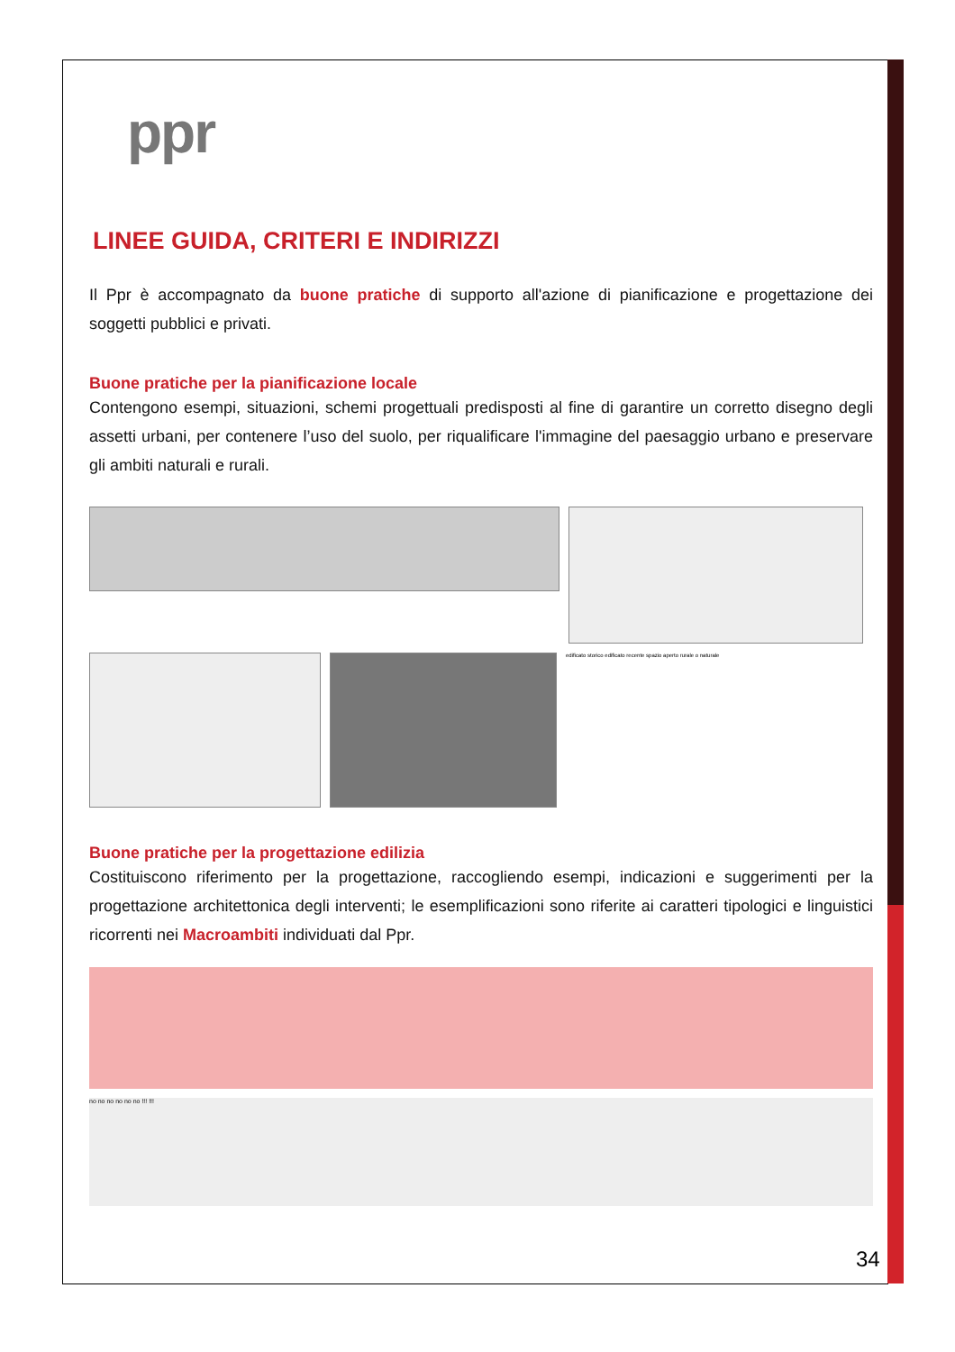ppr
LINEE GUIDA, CRITERI E INDIRIZZI
Il Ppr è accompagnato da buone pratiche di supporto all'azione di pianificazione e progettazione dei soggetti pubblici e privati.
Buone pratiche per la pianificazione locale
Contengono esempi, situazioni, schemi progettuali predisposti al fine di garantire un corretto disegno degli assetti urbani, per contenere l’uso del suolo, per riqualificare l'immagine del paesaggio urbano e preservare gli ambiti naturali e rurali.
edificato storico edificato recente spazio aperto rurale o naturale
Buone pratiche per la progettazione edilizia
Costituiscono riferimento per la progettazione, raccogliendo esempi, indicazioni e suggerimenti per la progettazione architettonica degli interventi; le esemplificazioni sono riferite ai caratteri tipologici e linguistici ricorrenti nei Macroambiti individuati dal Ppr.
no no no no no no !!! !!!
34